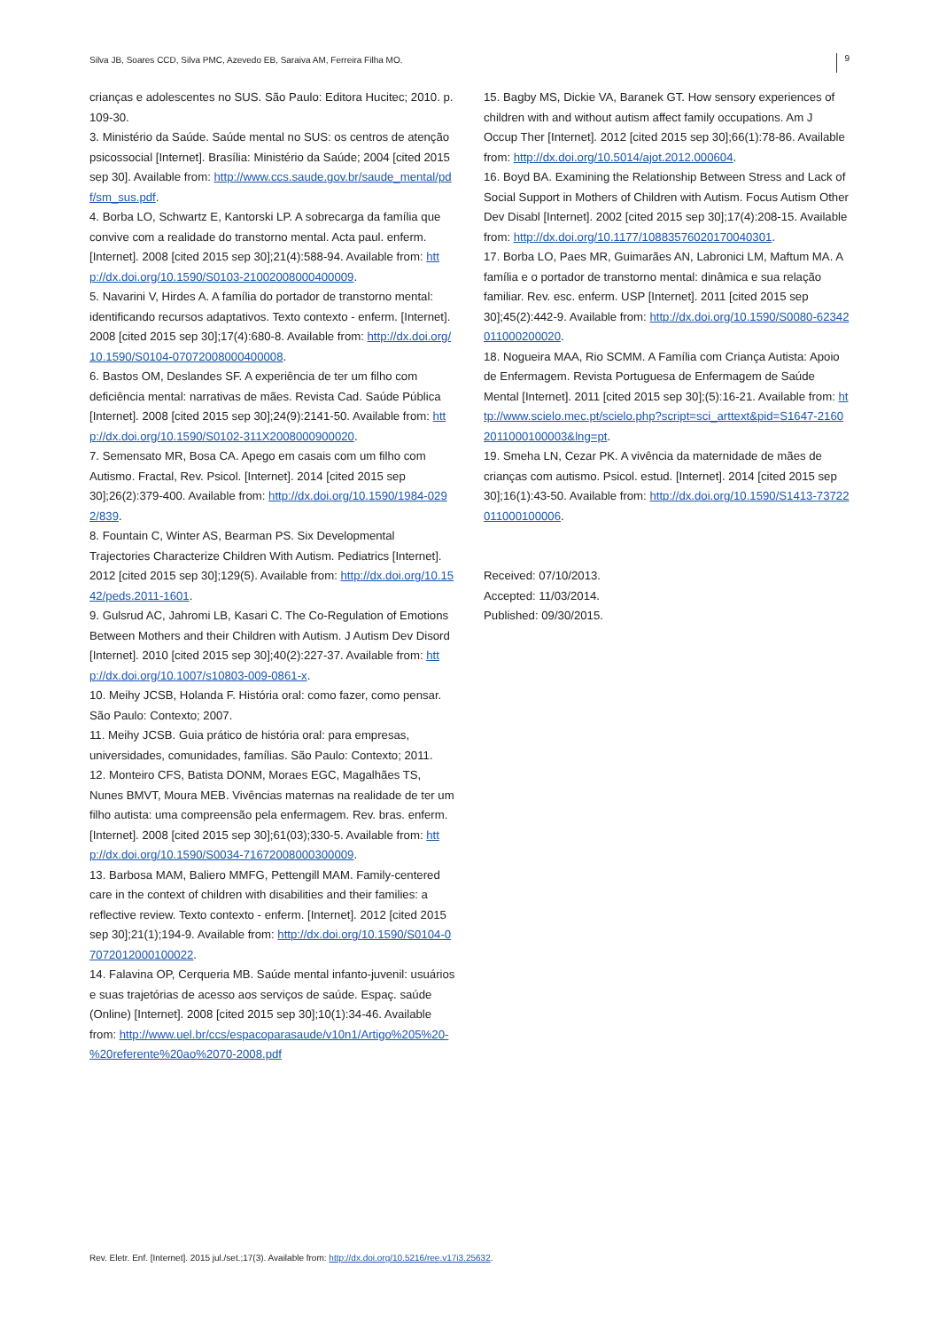Silva JB, Soares CCD, Silva PMC, Azevedo EB, Saraiva AM, Ferreira Filha MO. 9
crianças e adolescentes no SUS. São Paulo: Editora Hucitec; 2010. p. 109-30.
3. Ministério da Saúde. Saúde mental no SUS: os centros de atenção psicossocial [Internet]. Brasília: Ministério da Saúde; 2004 [cited 2015 sep 30]. Available from: http://www.ccs.saude.gov.br/saude_mental/pdf/sm_sus.pdf.
4. Borba LO, Schwartz E, Kantorski LP. A sobrecarga da família que convive com a realidade do transtorno mental. Acta paul. enferm. [Internet]. 2008 [cited 2015 sep 30];21(4):588-94. Available from: http://dx.doi.org/10.1590/S0103-21002008000400009.
5. Navarini V, Hirdes A. A família do portador de transtorno mental: identificando recursos adaptativos. Texto contexto - enferm. [Internet]. 2008 [cited 2015 sep 30];17(4):680-8. Available from: http://dx.doi.org/10.1590/S0104-07072008000400008.
6. Bastos OM, Deslandes SF. A experiência de ter um filho com deficiência mental: narrativas de mães. Revista Cad. Saúde Pública [Internet]. 2008 [cited 2015 sep 30];24(9):2141-50. Available from: http://dx.doi.org/10.1590/S0102-311X2008000900020.
7. Semensato MR, Bosa CA. Apego em casais com um filho com Autismo. Fractal, Rev. Psicol. [Internet]. 2014 [cited 2015 sep 30];26(2):379-400. Available from: http://dx.doi.org/10.1590/1984-0292/839.
8. Fountain C, Winter AS, Bearman PS. Six Developmental Trajectories Characterize Children With Autism. Pediatrics [Internet]. 2012 [cited 2015 sep 30];129(5). Available from: http://dx.doi.org/10.1542/peds.2011-1601.
9. Gulsrud AC, Jahromi LB, Kasari C. The Co-Regulation of Emotions Between Mothers and their Children with Autism. J Autism Dev Disord [Internet]. 2010 [cited 2015 sep 30];40(2):227-37. Available from: http://dx.doi.org/10.1007/s10803-009-0861-x.
10. Meihy JCSB, Holanda F. História oral: como fazer, como pensar. São Paulo: Contexto; 2007.
11. Meihy JCSB. Guia prático de história oral: para empresas, universidades, comunidades, famílias. São Paulo: Contexto; 2011.
12. Monteiro CFS, Batista DONM, Moraes EGC, Magalhães TS, Nunes BMVT, Moura MEB. Vivências maternas na realidade de ter um filho autista: uma compreensão pela enfermagem. Rev. bras. enferm. [Internet]. 2008 [cited 2015 sep 30];61(03);330-5. Available from: http://dx.doi.org/10.1590/S0034-71672008000300009.
13. Barbosa MAM, Baliero MMFG, Pettengill MAM. Family-centered care in the context of children with disabilities and their families: a reflective review. Texto contexto - enferm. [Internet]. 2012 [cited 2015 sep 30];21(1);194-9. Available from: http://dx.doi.org/10.1590/S0104-07072012000100022.
14. Falavina OP, Cerqueria MB. Saúde mental infanto-juvenil: usuários e suas trajetórias de acesso aos serviços de saúde. Espaç. saúde (Online) [Internet]. 2008 [cited 2015 sep 30];10(1):34-46. Available from: http://www.uel.br/ccs/espacoparasaude/v10n1/Artigo%205%20-%20referente%20ao%2070-2008.pdf
15. Bagby MS, Dickie VA, Baranek GT. How sensory experiences of children with and without autism affect family occupations. Am J Occup Ther [Internet]. 2012 [cited 2015 sep 30];66(1):78-86. Available from: http://dx.doi.org/10.5014/ajot.2012.000604.
16. Boyd BA. Examining the Relationship Between Stress and Lack of Social Support in Mothers of Children with Autism. Focus Autism Other Dev Disabl [Internet]. 2002 [cited 2015 sep 30];17(4):208-15. Available from: http://dx.doi.org/10.1177/10883576020170040301.
17. Borba LO, Paes MR, Guimarães AN, Labronici LM, Maftum MA. A família e o portador de transtorno mental: dinâmica e sua relação familiar. Rev. esc. enferm. USP [Internet]. 2011 [cited 2015 sep 30];45(2):442-9. Available from: http://dx.doi.org/10.1590/S0080-62342011000200020.
18. Nogueira MAA, Rio SCMM. A Família com Criança Autista: Apoio de Enfermagem. Revista Portuguesa de Enfermagem de Saúde Mental [Internet]. 2011 [cited 2015 sep 30];(5):16-21. Available from: http://www.scielo.mec.pt/scielo.php?script=sci_arttext&pid=S1647-21602011000100003&lng=pt.
19. Smeha LN, Cezar PK. A vivência da maternidade de mães de crianças com autismo. Psicol. estud. [Internet]. 2014 [cited 2015 sep 30];16(1):43-50. Available from: http://dx.doi.org/10.1590/S1413-73722011000100006.
Received: 07/10/2013.
Accepted: 11/03/2014.
Published: 09/30/2015.
Rev. Eletr. Enf. [Internet]. 2015 jul./set.;17(3). Available from: http://dx.doi.org/10.5216/ree.v17i3.25632.